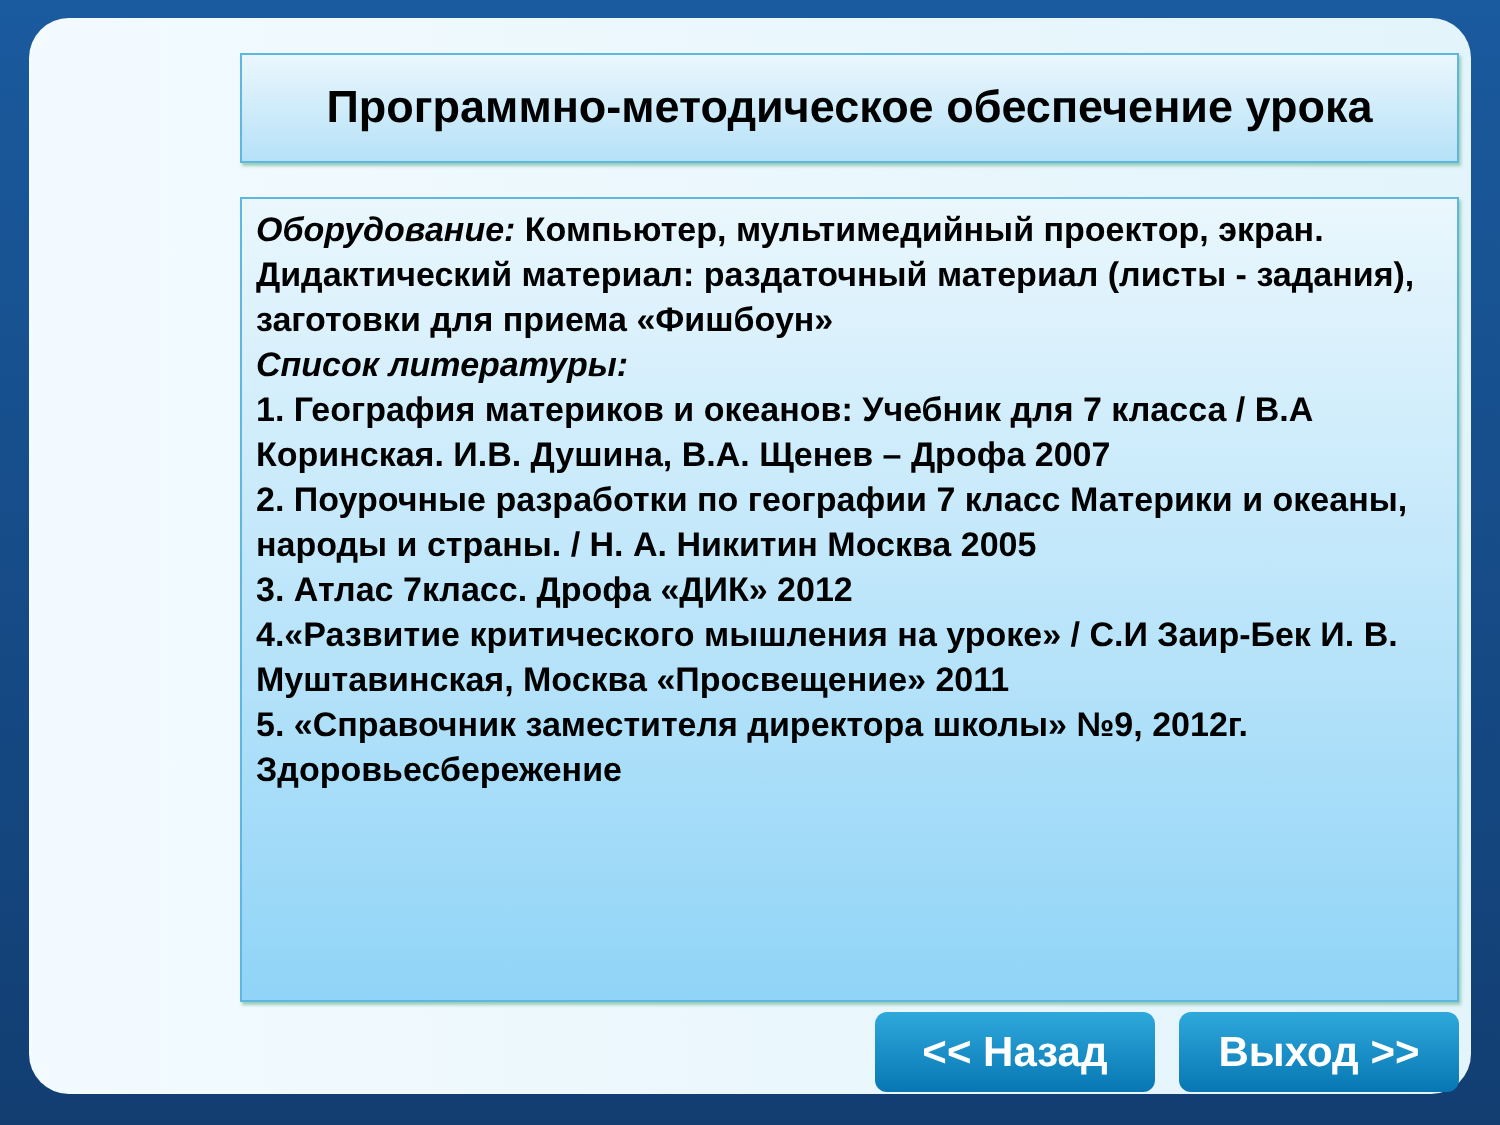Программно-методическое обеспечение урока
Оборудование: Компьютер, мультимедийный проектор, экран.
Дидактический материал: раздаточный материал (листы - задания), заготовки для приема «Фишбоун»
Список литературы:
1. География материков и океанов: Учебник для 7 класса / В.А Коринская. И.В. Душина, В.А. Щенев – Дрофа 2007
2. Поурочные разработки по географии 7 класс Материки и океаны, народы и страны. / Н. А. Никитин Москва 2005
3. Атлас 7класс. Дрофа «ДИК» 2012
4.«Развитие критического мышления на уроке» / С.И Заир-Бек И. В. Муштавинская, Москва «Просвещение» 2011
5. «Справочник заместителя директора школы» №9, 2012г. Здоровьесбережение
<< Назад Выход >>